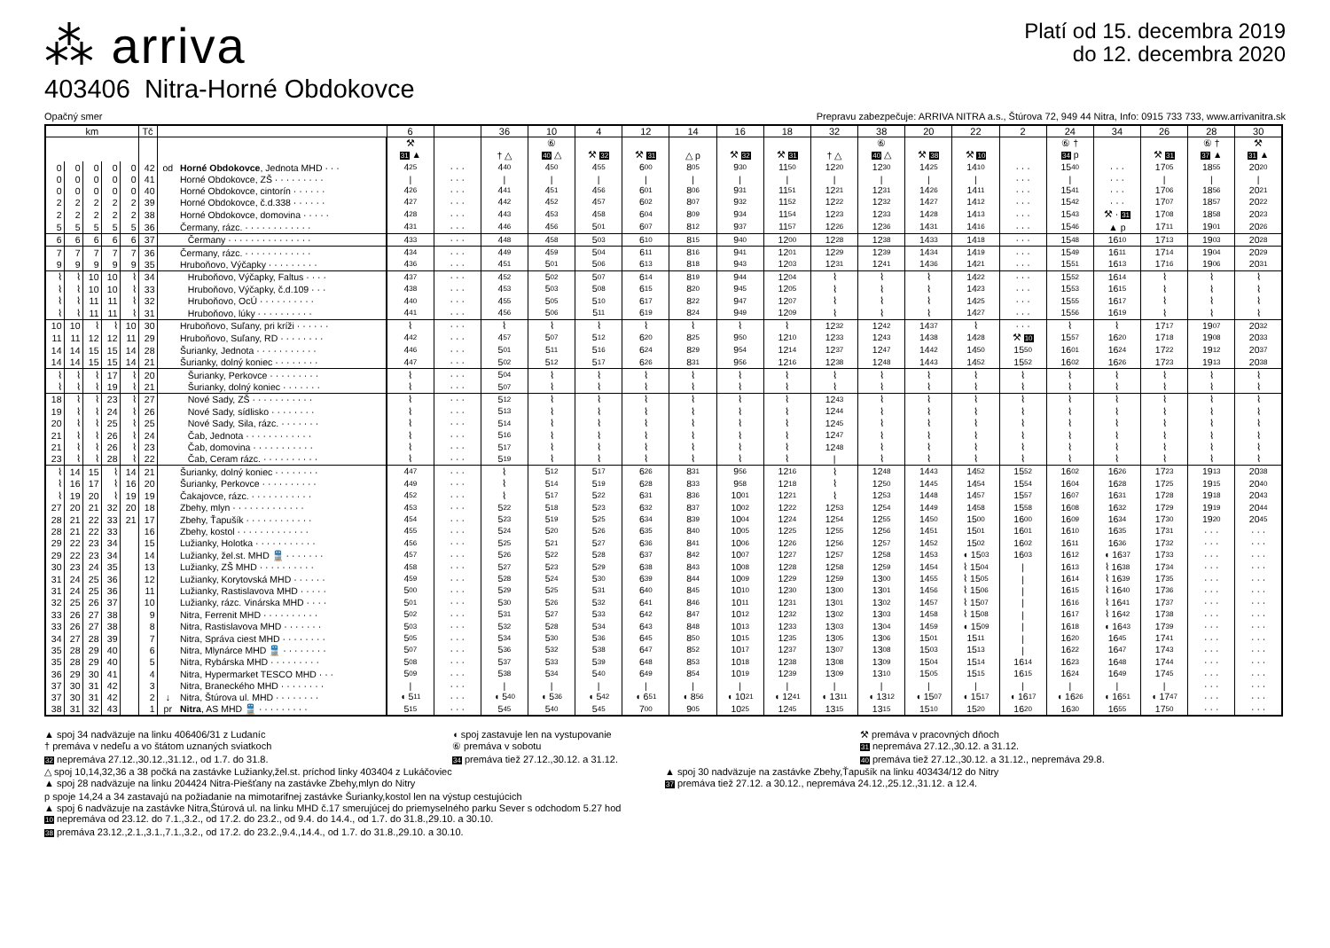⁂ arriva
Platí od 15. decembra 2019
do 12. decembra 2020
403406 Nitra-Horné Obdokovce
Opačný smer Prepravu zabezpečuje: ARRIVA NITRA a.s., Štúrova 72, 949 44 Nitra, Info: 0915 733 733, www.arrivanitra.sk
| km | | | | | Tč | | | 6 | | 36 | 10 | 4 | 12 | 14 | 16 | 18 | 32 | 38 | 20 | 22 | 2 | 24 | 34 | 26 | 28 | 30 |
| --- | --- | --- | --- | --- | --- | --- | --- | --- | --- | --- | --- | --- | --- | --- | --- | --- | --- | --- | --- | --- | --- | --- | --- | --- | --- | --- |
| | | | | | | | | ⚒ 31 ▲ | | † △ | ⑥ 40 △ | ⚒ 32 | ⚒ 31 | △ p | ⚒ 32 | ⚒ 31 | † △ | ⑥ 40 △ | ⚒ 38 | ⚒ 10 | | ⑥ † 34 p | | ⚒ 31 | ⑥ † 37 ▲ | ⚒ 31 ▲ |
| 0 | 0 | 0 | 0 | 0 | 42 | od | Horné Obdokovce , Jednota MHD · · · | 4 25 | · · · | 4 40 | 4 50 | 4 55 | 6 00 | 8 05 | 9 30 | 11 50 | 12 20 | 12 30 | 14 25 | 14 10 | · · · | 15 40 | · · · | 17 05 | 18 55 | 20 20 |
| 0 | 0 | 0 | 0 | 0 | 41 | | Horné Obdokovce, ZŠ · · · · · · · · · | / | · · · | / | / | / | / | / | / | / | / | / | / | / | · · · | / | · · · | / | / | / |
| 0 | 0 | 0 | 0 | 0 | 40 | | Horné Obdokovce, cintorín · · · · · · | 4 26 | · · · | 4 41 | 4 51 | 4 56 | 6 01 | 8 06 | 9 31 | 11 51 | 12 21 | 12 31 | 14 26 | 14 11 | · · · | 15 41 | · · · | 17 06 | 18 56 | 20 21 |
| 2 | 2 | 2 | 2 | 2 | 39 | | Horné Obdokovce, č.d.338 · · · · · · | 4 27 | · · · | 4 42 | 4 52 | 4 57 | 6 02 | 8 07 | 9 32 | 11 52 | 12 22 | 12 32 | 14 27 | 14 12 | · · · | 15 42 | · · · | 17 07 | 18 57 | 20 22 |
| 2 | 2 | 2 | 2 | 2 | 38 | | Horné Obdokovce, domovina · · · · · | 4 28 | · · · | 4 43 | 4 53 | 4 58 | 6 04 | 8 09 | 9 34 | 11 54 | 12 23 | 12 33 | 14 28 | 14 13 | · · · | 15 43 | ⚒ · 31 | 17 08 | 18 58 | 20 23 |
| 5 | 5 | 5 | 5 | 5 | 36 | | Čermany, rázc. · · · · · · · · · · · · | 4 31 | · · · | 4 46 | 4 56 | 5 01 | 6 07 | 8 12 | 9 37 | 11 57 | 12 26 | 12 36 | 14 31 | 14 16 | · · · | 15 46 | ▲ p | 17 11 | 19 01 | 20 26 |
| 6 | 6 | 6 | 6 | 6 | 37 | | Čermany · · · · · · · · · · · · · · · | 4 33 | · · · | 4 48 | 4 58 | 5 03 | 6 10 | 8 15 | 9 40 | 12 00 | 12 28 | 12 38 | 14 33 | 14 18 | · · · | 15 48 | 16 10 | 17 13 | 19 03 | 20 28 |
| 7 | 7 | 7 | 7 | 7 | 36 | | Čermany, rázc. · · · · · · · · · · · · | 4 34 | · · · | 4 49 | 4 59 | 5 04 | 6 11 | 8 16 | 9 41 | 12 01 | 12 29 | 12 39 | 14 34 | 14 19 | · · · | 15 49 | 16 11 | 17 14 | 19 04 | 20 29 |
| 9 | 9 | 9 | 9 | 9 | 35 | | Hruboňovo, Výčapky · · · · · · · · · | 4 36 | · · · | 4 51 | 5 01 | 5 06 | 6 13 | 8 18 | 9 43 | 12 03 | 12 31 | 12 41 | 14 36 | 14 21 | · · · | 15 51 | 16 13 | 17 16 | 19 06 | 20 31 |
| ⌇ | ⌇ | 10 | 10 | ⌇ | 34 | | Hruboňovo, Výčapky, Faltus · · · · | 4 37 | · · · | 4 52 | 5 02 | 5 07 | 6 14 | 8 19 | 9 44 | 12 04 | ⌇ | ⌇ | ⌇ | 14 22 | · · · | 15 52 | 16 14 | ⌇ | ⌇ | ⌇ |
| ⌇ | ⌇ | 10 | 10 | ⌇ | 33 | | Hruboňovo, Výčapky, č.d.109 · · · | 4 38 | · · · | 4 53 | 5 03 | 5 08 | 6 15 | 8 20 | 9 45 | 12 05 | ⌇ | ⌇ | ⌇ | 14 23 | · · · | 15 53 | 16 15 | ⌇ | ⌇ | ⌇ |
| ⌇ | ⌇ | 11 | 11 | ⌇ | 32 | | Hruboňovo, OcÚ · · · · · · · · · · | 4 40 | · · · | 4 55 | 5 05 | 5 10 | 6 17 | 8 22 | 9 47 | 12 07 | ⌇ | ⌇ | ⌇ | 14 25 | · · · | 15 55 | 16 17 | ⌇ | ⌇ | ⌇ |
| ⌇ | ⌇ | 11 | 11 | ⌇ | 31 | | Hruboňovo, lúky · · · · · · · · · · | 4 41 | · · · | 4 56 | 5 06 | 5 11 | 6 19 | 8 24 | 9 49 | 12 09 | ⌇ | ⌇ | ⌇ | 14 27 | · · · | 15 56 | 16 19 | ⌇ | ⌇ | ⌇ |
| 10 | 10 | ⌇ | ⌇ | 10 | 30 | | Hruboňovo, Suľany, pri kríži · · · · · · | ⌇ | · · · | ⌇ | ⌇ | ⌇ | ⌇ | ⌇ | ⌇ | ⌇ | 12 32 | 12 42 | 14 37 | ⌇ | · · · | ⌇ | ⌇ | 17 17 | 19 07 | 20 32 |
| 11 | 11 | 12 | 12 | 11 | 29 | | Hruboňovo, Suľany, RD · · · · · · · · | 4 42 | · · · | 4 57 | 5 07 | 5 12 | 6 20 | 8 25 | 9 50 | 12 10 | 12 33 | 12 43 | 14 38 | 14 28 | ⚒ 10 | 15 57 | 16 20 | 17 18 | 19 08 | 20 33 |
| 14 | 14 | 15 | 15 | 14 | 28 | | Šurianky, Jednota · · · · · · · · · · · | 4 46 | · · · | 5 01 | 5 11 | 5 16 | 6 24 | 8 29 | 9 54 | 12 14 | 12 37 | 12 47 | 14 42 | 14 50 | 15 50 | 16 01 | 16 24 | 17 22 | 19 12 | 20 37 |
| 14 | 14 | 15 | 15 | 14 | 21 | | Šurianky, dolný koniec · · · · · · · · | 4 47 | · · · | 5 02 | 5 12 | 5 17 | 6 26 | 8 31 | 9 56 | 12 16 | 12 38 | 12 48 | 14 43 | 14 52 | 15 52 | 16 02 | 16 26 | 17 23 | 19 13 | 20 38 |
| ⌇ | ⌇ | ⌇ | 17 | ⌇ | 20 | | Šurianky, Perkovce · · · · · · · · · | ⌇ | · · · | 5 04 | ⌇ | ⌇ | ⌇ | ⌇ | ⌇ | ⌇ | ⌇ | ⌇ | ⌇ | ⌇ | ⌇ | ⌇ | ⌇ | ⌇ | ⌇ | ⌇ |
| ⌇ | ⌇ | ⌇ | 19 | ⌇ | 21 | | Šurianky, dolný koniec · · · · · · · | ⌇ | · · · | 5 07 | ⌇ | ⌇ | ⌇ | ⌇ | ⌇ | ⌇ | ⌇ | ⌇ | ⌇ | ⌇ | ⌇ | ⌇ | ⌇ | ⌇ | ⌇ | ⌇ |
| 18 | ⌇ | ⌇ | 23 | ⌇ | 27 | | Nové Sady, ZŠ · · · · · · · · · · · | ⌇ | · · · | 5 12 | ⌇ | ⌇ | ⌇ | ⌇ | ⌇ | ⌇ | 12 43 | ⌇ | ⌇ | ⌇ | ⌇ | ⌇ | ⌇ | ⌇ | ⌇ | ⌇ |
| 19 | ⌇ | ⌇ | 24 | ⌇ | 26 | | Nové Sady, sídlisko · · · · · · · · | ⌇ | · · · | 5 13 | ⌇ | ⌇ | ⌇ | ⌇ | ⌇ | ⌇ | 12 44 | ⌇ | ⌇ | ⌇ | ⌇ | ⌇ | ⌇ | ⌇ | ⌇ | ⌇ |
| 20 | ⌇ | ⌇ | 25 | ⌇ | 25 | | Nové Sady, Sila, rázc. · · · · · · · | ⌇ | · · · | 5 14 | ⌇ | ⌇ | ⌇ | ⌇ | ⌇ | ⌇ | 12 45 | ⌇ | ⌇ | ⌇ | ⌇ | ⌇ | ⌇ | ⌇ | ⌇ | ⌇ |
| 21 | ⌇ | ⌇ | 26 | ⌇ | 24 | | Čab, Jednota · · · · · · · · · · · · | ⌇ | · · · | 5 16 | ⌇ | ⌇ | ⌇ | ⌇ | ⌇ | ⌇ | 12 47 | ⌇ | ⌇ | ⌇ | ⌇ | ⌇ | ⌇ | ⌇ | ⌇ | ⌇ |
| 21 | ⌇ | ⌇ | 26 | ⌇ | 23 | | Čab, domovina · · · · · · · · · · · | ⌇ | · · · | 5 17 | ⌇ | ⌇ | ⌇ | ⌇ | ⌇ | ⌇ | 12 48 | ⌇ | ⌇ | ⌇ | ⌇ | ⌇ | ⌇ | ⌇ | ⌇ | ⌇ |
| 23 | ⌇ | ⌇ | 28 | ⌇ | 22 | | Čab, Ceram rázc. · · · · · · · · · · | ⌇ | · · · | 5 19 | ⌇ | ⌇ | ⌇ | ⌇ | ⌇ | ⌇ | / | ⌇ | ⌇ | ⌇ | ⌇ | ⌇ | ⌇ | ⌇ | ⌇ | ⌇ |
| ⌇ | 14 | 15 | ⌇ | 14 | 21 | | Šurianky, dolný koniec · · · · · · · · | 4 47 | · · · | ⌇ | 5 12 | 5 17 | 6 26 | 8 31 | 9 56 | 12 16 | ⌇ | 12 48 | 14 43 | 14 52 | 15 52 | 16 02 | 16 26 | 17 23 | 19 13 | 20 38 |
| ⌇ | 16 | 17 | ⌇ | 16 | 20 | | Šurianky, Perkovce · · · · · · · · · · | 4 49 | · · · | ⌇ | 5 14 | 5 19 | 6 28 | 8 33 | 9 58 | 12 18 | ⌇ | 12 50 | 14 45 | 14 54 | 15 54 | 16 04 | 16 28 | 17 25 | 19 15 | 20 40 |
| ⌇ | 19 | 20 | ⌇ | 19 | 19 | | Čakajovce, rázc. · · · · · · · · · · · | 4 52 | · · · | ⌇ | 5 17 | 5 22 | 6 31 | 8 36 | 10 01 | 12 21 | ⌇ | 12 53 | 14 48 | 14 57 | 15 57 | 16 07 | 16 31 | 17 28 | 19 18 | 20 43 |
| 27 | 20 | 21 | 32 | 20 | 18 | | Zbehy, mlyn · · · · · · · · · · · · · | 4 53 | · · · | 5 22 | 5 18 | 5 23 | 6 32 | 8 37 | 10 02 | 12 22 | 12 53 | 12 54 | 14 49 | 14 58 | 15 58 | 16 08 | 16 32 | 17 29 | 19 19 | 20 44 |
| 28 | 21 | 22 | 33 | 21 | 17 | | Zbehy, Ťapušík · · · · · · · · · · · · | 4 54 | · · · | 5 23 | 5 19 | 5 25 | 6 34 | 8 39 | 10 04 | 12 24 | 12 54 | 12 55 | 14 50 | 15 00 | 16 00 | 16 09 | 16 34 | 17 30 | 19 20 | 20 45 |
| 28 | 21 | 22 | 33 | | 16 | | Zbehy, kostol · · · · · · · · · · · · · | 4 55 | · · · | 5 24 | 5 20 | 5 26 | 6 35 | 8 40 | 10 05 | 12 25 | 12 55 | 12 56 | 14 51 | 15 01 | 16 01 | 16 10 | 16 35 | 17 31 | · · · | · · · |
| 29 | 22 | 23 | 34 | | 15 | | Lužianky, Holotka · · · · · · · · · · · | 4 56 | · · · | 5 25 | 5 21 | 5 27 | 6 36 | 8 41 | 10 06 | 12 26 | 12 56 | 12 57 | 14 52 | 15 02 | 16 02 | 16 11 | 16 36 | 17 32 | · · · | · · · |
| 29 | 22 | 23 | 34 | | 14 | | Lužianky, žel.st. MHD 🚆 · · · · · · · | 4 57 | · · · | 5 26 | 5 22 | 5 28 | 6 37 | 8 42 | 10 07 | 12 27 | 12 57 | 12 58 | 14 53 | ◖ 15 03 | 16 03 | 16 12 | ◖ 16 37 | 17 33 | · · · | · · · |
| 30 | 23 | 24 | 35 | | 13 | | Lužianky, ZŠ MHD · · · · · · · · · · | 4 58 | · · · | 5 27 | 5 23 | 5 29 | 6 38 | 8 43 | 10 08 | 12 28 | 12 58 | 12 59 | 14 54 | ⌇ 15 04 | / | 16 13 | ⌇ 16 38 | 17 34 | · · · | · · · |
| 31 | 24 | 25 | 36 | | 12 | | Lužianky, Korytovská MHD · · · · · · | 4 59 | · · · | 5 28 | 5 24 | 5 30 | 6 39 | 8 44 | 10 09 | 12 29 | 12 59 | 13 00 | 14 55 | ⌇ 15 05 | / | 16 14 | ⌇ 16 39 | 17 35 | · · · | · · · |
| 31 | 24 | 25 | 36 | | 11 | | Lužianky, Rastislavova MHD · · · · · | 5 00 | · · · | 5 29 | 5 25 | 5 31 | 6 40 | 8 45 | 10 10 | 12 30 | 13 00 | 13 01 | 14 56 | ⌇ 15 06 | / | 16 15 | ⌇ 16 40 | 17 36 | · · · | · · · |
| 32 | 25 | 26 | 37 | | 10 | | Lužianky, rázc. Vinárska MHD · · · · | 5 01 | · · · | 5 30 | 5 26 | 5 32 | 6 41 | 8 46 | 10 11 | 12 31 | 13 01 | 13 02 | 14 57 | ⌇ 15 07 | / | 16 16 | ⌇ 16 41 | 17 37 | · · · | · · · |
| 33 | 26 | 27 | 38 | | 9 | | Nitra, Ferrenit MHD · · · · · · · · · · | 5 02 | · · · | 5 31 | 5 27 | 5 33 | 6 42 | 8 47 | 10 12 | 12 32 | 13 02 | 13 03 | 14 58 | ⌇ 15 08 | / | 16 17 | ⌇ 16 42 | 17 38 | · · · | · · · |
| 33 | 26 | 27 | 38 | | 8 | | Nitra, Rastislavova MHD · · · · · · · | 5 03 | · · · | 5 32 | 5 28 | 5 34 | 6 43 | 8 48 | 10 13 | 12 33 | 13 03 | 13 04 | 14 59 | ◖ 15 09 | / | 16 18 | ◖ 16 43 | 17 39 | · · · | · · · |
| 34 | 27 | 28 | 39 | | 7 | | Nitra, Správa ciest MHD · · · · · · · · | 5 05 | · · · | 5 34 | 5 30 | 5 36 | 6 45 | 8 50 | 10 15 | 12 35 | 13 05 | 13 06 | 15 01 | 15 11 | / | 16 20 | 16 45 | 17 41 | · · · | · · · |
| 35 | 28 | 29 | 40 | | 6 | | Nitra, Mlynárce MHD 🚆 · · · · · · · · | 5 07 | · · · | 5 36 | 5 32 | 5 38 | 6 47 | 8 52 | 10 17 | 12 37 | 13 07 | 13 08 | 15 03 | 15 13 | / | 16 22 | 16 47 | 17 43 | · · · | · · · |
| 35 | 28 | 29 | 40 | | 5 | | Nitra, Rybárska MHD · · · · · · · · · | 5 08 | · · · | 5 37 | 5 33 | 5 39 | 6 48 | 8 53 | 10 18 | 12 38 | 13 08 | 13 09 | 15 04 | 15 14 | 16 14 | 16 23 | 16 48 | 17 44 | · · · | · · · |
| 36 | 29 | 30 | 41 | | 4 | | Nitra, Hypermarket TESCO MHD · · · | 5 09 | · · · | 5 38 | 5 34 | 5 40 | 6 49 | 8 54 | 10 19 | 12 39 | 13 09 | 13 10 | 15 05 | 15 15 | 16 15 | 16 24 | 16 49 | 17 45 | · · · | · · · |
| 37 | 30 | 31 | 42 | | 3 | | Nitra, Braneckého MHD · · · · · · · · | / | · · · | / | / | / | / | / | / | / | / | / | / | / | / | / | / | / | · · · | · · · |
| 37 | 30 | 31 | 42 | | 2 | ↓ | Nitra, Štúrova ul. MHD · · · · · · · · | ◖ 5 11 | · · · | ◖ 5 40 | ◖ 5 36 | ◖ 5 42 | ◖ 6 51 | ◖ 8 56 | ◖ 10 21 | ◖ 12 41 | ◖ 13 11 | ◖ 13 12 | ◖ 15 07 | ◖ 15 17 | ◖ 16 17 | ◖ 16 26 | ◖ 16 51 | ◖ 17 47 | · · · | · · · |
| 38 | 31 | 32 | 43 | | 1 | pr | Nitra , AS MHD 🚆 · · · · · · · · · | 5 15 | · · · | 5 45 | 5 40 | 5 45 | 7 00 | 9 05 | 10 25 | 12 45 | 13 15 | 13 15 | 15 10 | 15 20 | 16 20 | 16 30 | 16 55 | 17 50 | · · · | · · · |
▲ spoj 34 nadväzuje na linku 406406/31 z Ludaníc
◖ spoj zastavuje len na vystupovanie
⚒ premáva v pracovných dňoch
† premáva v nedeľu a vo štátom uznaných sviatkoch
⑥ premáva v sobotu
31 nepremáva 27.12.,30.12. a 31.12.
32 nepremáva 27.12.,30.12.,31.12., od 1.7. do 31.8.
34 premáva tiež 27.12.,30.12. a 31.12.
40 premáva tiež 27.12.,30.12. a 31.12., nepremáva 29.8.
△ spoj 10,14,32,36 a 38 počká na zastávke Lužianky,žel.st. príchod linky 403404 z Lukáčoviec
▲ spoj 30 nadväzuje na zastávke Zbehy,Ťapušík na linku 403434/12 do Nitry
▲ spoj 28 nadväzuje na linku 204424 Nitra-Piešťany na zastávke Zbehy,mlyn do Nitry
37 premáva tiež 27.12. a 30.12., nepremáva 24.12.,25.12.,31.12. a 12.4.
p spoje 14,24 a 34 zastavajú na požiadanie na mimotarifnej zastávke Šurianky,kostol len na výstup cestujúcich
▲ spoj 6 nadväzuje na zastávke Nitra,Štúrová ul. na linku MHD č.17 smerujúcej do priemyselného parku Sever s odchodom 5.27 hod
10 nepremáva od 23.12. do 7.1.,3.2., od 17.2. do 23.2., od 9.4. do 14.4., od 1.7. do 31.8.,29.10. a 30.10.
38 premáva 23.12.,2.1.,3.1.,7.1.,3.2., od 17.2. do 23.2.,9.4.,14.4., od 1.7. do 31.8.,29.10. a 30.10.